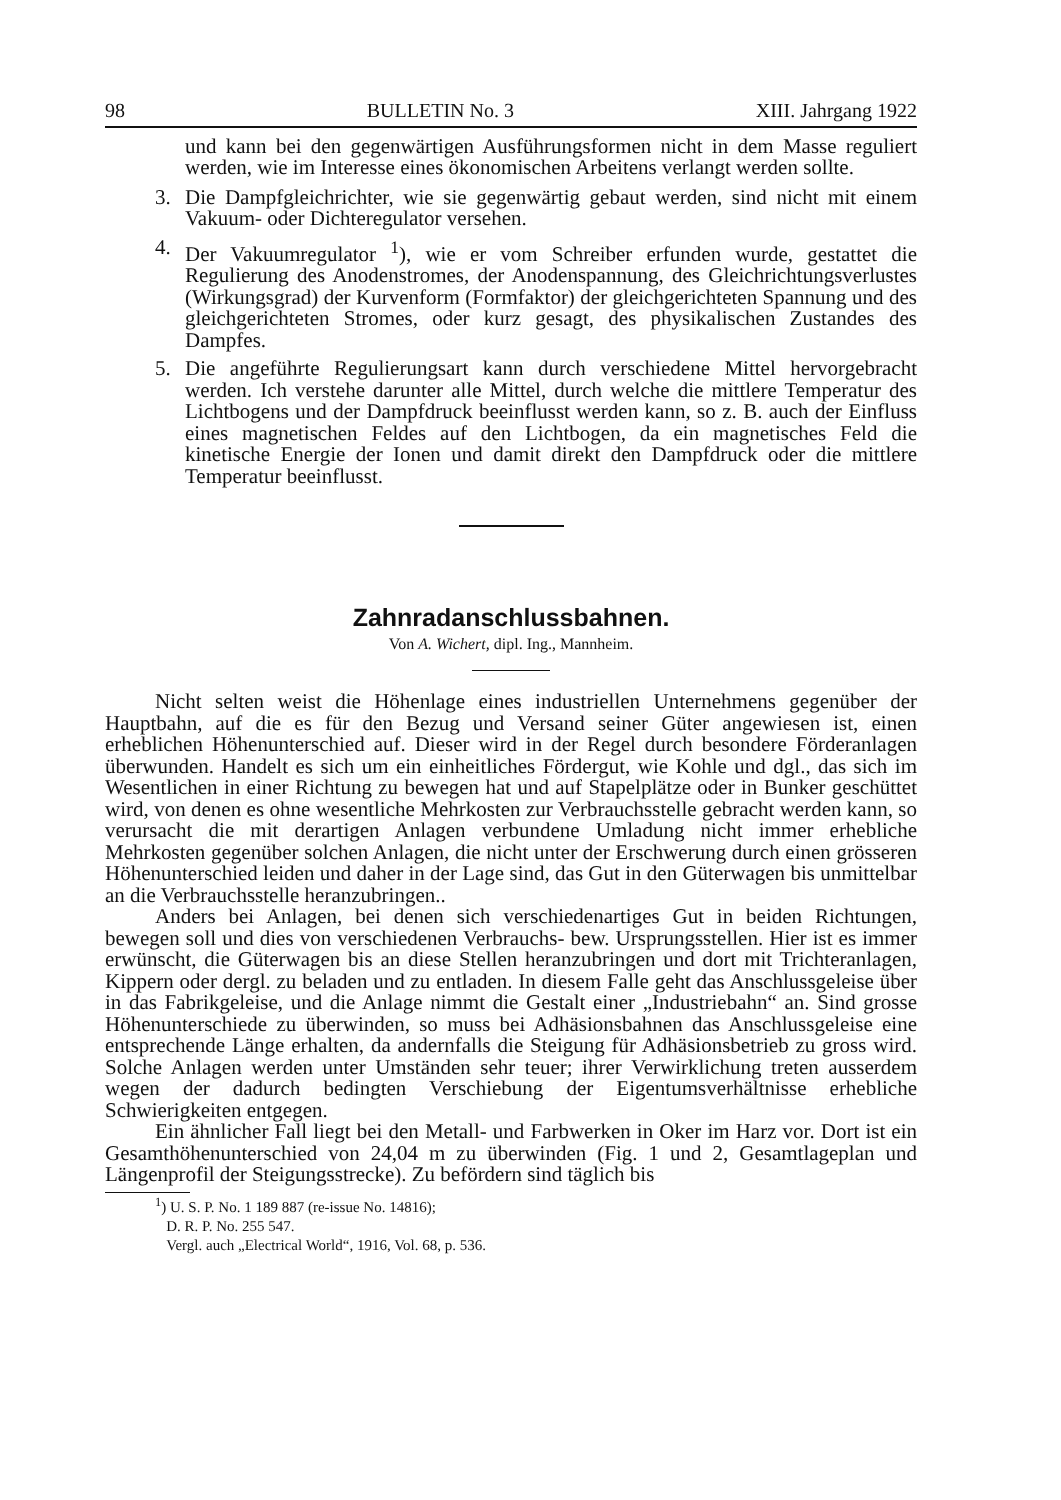98 BULLETIN No. 3 XIII. Jahrgang 1922
und kann bei den gegenwärtigen Ausführungsformen nicht in dem Masse reguliert werden, wie im Interesse eines ökonomischen Arbeitens verlangt werden sollte.
3. Die Dampfgleichrichter, wie sie gegenwärtig gebaut werden, sind nicht mit einem Vakuum- oder Dichteregulator versehen.
4. Der Vakuumregulator <sup>1</sup>), wie er vom Schreiber erfunden wurde, gestattet die Regulierung des Anodenstromes, der Anodenspannung, des Gleichrichtungsverlustes (Wirkungsgrad) der Kurvenform (Formfaktor) der gleichgerichteten Spannung und des gleichgerichteten Stromes, oder kurz gesagt, des physikalischen Zustandes des Dampfes.
5. Die angeführte Regulierungsart kann durch verschiedene Mittel hervorgebracht werden. Ich verstehe darunter alle Mittel, durch welche die mittlere Temperatur des Lichtbogens und der Dampfdruck beeinflusst werden kann, so z. B. auch der Einfluss eines magnetischen Feldes auf den Lichtbogen, da ein magnetisches Feld die kinetische Energie der Ionen und damit direkt den Dampfdruck oder die mittlere Temperatur beeinflusst.
Zahnradanschlussbahnen.
Von A. Wichert, dipl. Ing., Mannheim.
Nicht selten weist die Höhenlage eines industriellen Unternehmens gegenüber der Hauptbahn, auf die es für den Bezug und Versand seiner Güter angewiesen ist, einen erheblichen Höhenunterschied auf. Dieser wird in der Regel durch besondere Förderanlagen überwunden. Handelt es sich um ein einheitliches Fördergut, wie Kohle und dgl., das sich im Wesentlichen in einer Richtung zu bewegen hat und auf Stapelplätze oder in Bunker geschüttet wird, von denen es ohne wesentliche Mehrkosten zur Verbrauchsstelle gebracht werden kann, so verursacht die mit derartigen Anlagen verbundene Umladung nicht immer erhebliche Mehrkosten gegenüber solchen Anlagen, die nicht unter der Erschwerung durch einen grösseren Höhenunterschied leiden und daher in der Lage sind, das Gut in den Güterwagen bis unmittelbar an die Verbrauchsstelle heranzubringen..
Anders bei Anlagen, bei denen sich verschiedenartiges Gut in beiden Richtungen, bewegen soll und dies von verschiedenen Verbrauchs- bew. Ursprungsstellen. Hier ist es immer erwünscht, die Güterwagen bis an diese Stellen heranzubringen und dort mit Trichteranlagen, Kippern oder dergl. zu beladen und zu entladen. In diesem Falle geht das Anschlussgeleise über in das Fabrikgeleise, und die Anlage nimmt die Gestalt einer „Industriebahn“ an. Sind grosse Höhenunterschiede zu überwinden, so muss bei Adhäsionsbahnen das Anschlussgeleise eine entsprechende Länge erhalten, da andernfalls die Steigung für Adhäsionsbetrieb zu gross wird. Solche Anlagen werden unter Umständen sehr teuer; ihrer Verwirklichung treten ausserdem wegen der dadurch bedingten Verschiebung der Eigentumsverhältnisse erhebliche Schwierigkeiten entgegen.
Ein ähnlicher Fall liegt bei den Metall- und Farbwerken in Oker im Harz vor. Dort ist ein Gesamthöhenunterschied von 24,04 m zu überwinden (Fig. 1 und 2, Gesamtlageplan und Längenprofil der Steigungsstrecke). Zu befördern sind täglich bis
<sup>1</sup>) U. S. P. No. 1 189 887 (re-issue No. 14816);
D. R. P. No. 255 547.
Vergl. auch „Electrical World“, 1916, Vol. 68, p. 536.